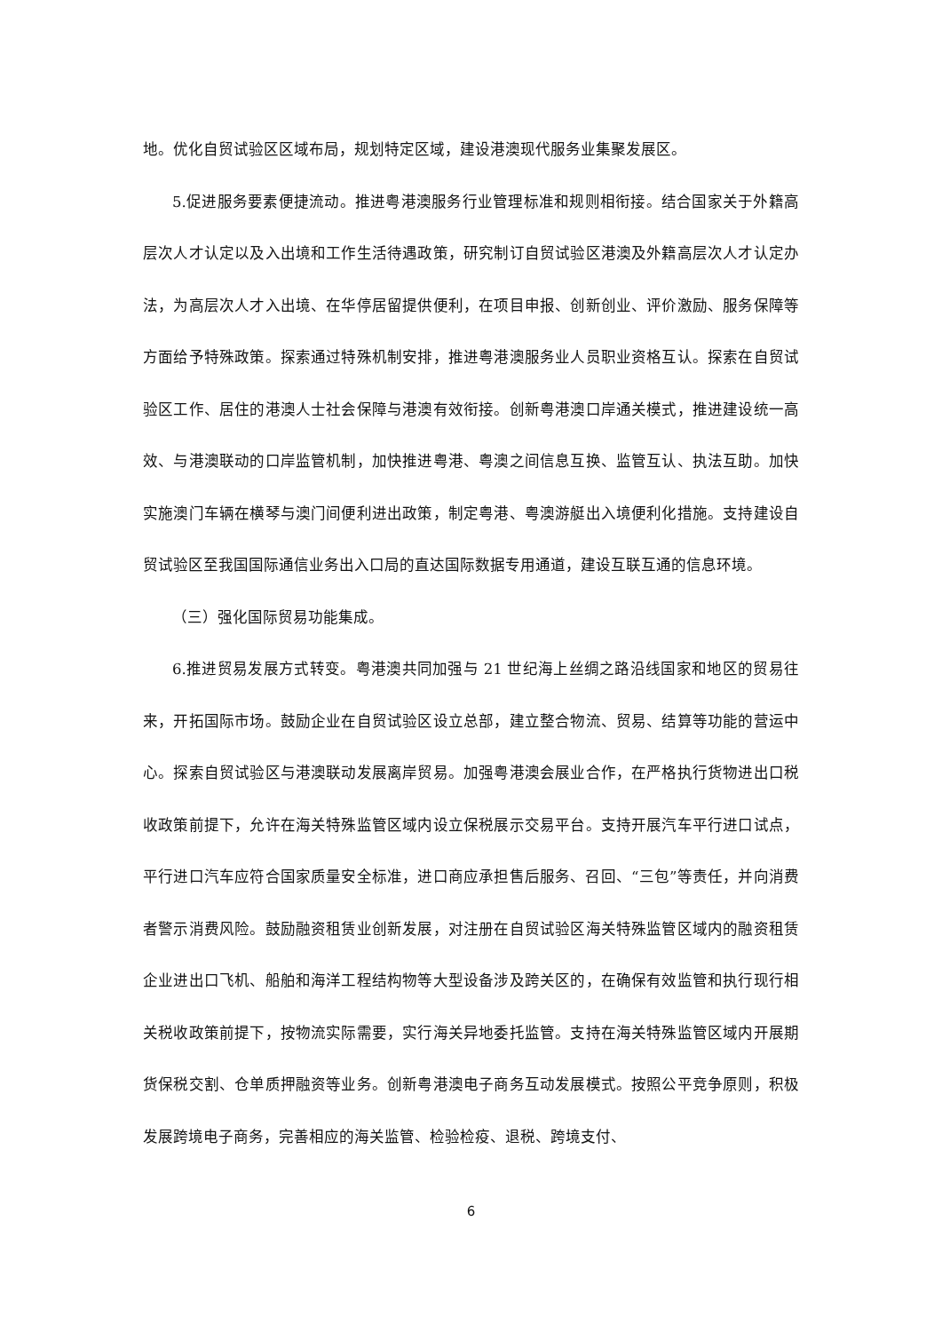地。优化自贸试验区区域布局，规划特定区域，建设港澳现代服务业集聚发展区。
5.促进服务要素便捷流动。推进粤港澳服务行业管理标准和规则相衔接。结合国家关于外籍高层次人才认定以及入出境和工作生活待遇政策，研究制订自贸试验区港澳及外籍高层次人才认定办法，为高层次人才入出境、在华停居留提供便利，在项目申报、创新创业、评价激励、服务保障等方面给予特殊政策。探索通过特殊机制安排，推进粤港澳服务业人员职业资格互认。探索在自贸试验区工作、居住的港澳人士社会保障与港澳有效衔接。创新粤港澳口岸通关模式，推进建设统一高效、与港澳联动的口岸监管机制，加快推进粤港、粤澳之间信息互换、监管互认、执法互助。加快实施澳门车辆在横琴与澳门间便利进出政策，制定粤港、粤澳游艇出入境便利化措施。支持建设自贸试验区至我国国际通信业务出入口局的直达国际数据专用通道，建设互联互通的信息环境。
（三）强化国际贸易功能集成。
6.推进贸易发展方式转变。粤港澳共同加强与 21 世纪海上丝绸之路沿线国家和地区的贸易往来，开拓国际市场。鼓励企业在自贸试验区设立总部，建立整合物流、贸易、结算等功能的营运中心。探索自贸试验区与港澳联动发展离岸贸易。加强粤港澳会展业合作，在严格执行货物进出口税收政策前提下，允许在海关特殊监管区域内设立保税展示交易平台。支持开展汽车平行进口试点，平行进口汽车应符合国家质量安全标准，进口商应承担售后服务、召回、“三包”等责任，并向消费者警示消费风险。鼓励融资租赁业创新发展，对注册在自贸试验区海关特殊监管区域内的融资租赁企业进出口飞机、船舶和海洋工程结构物等大型设备涉及跨关区的，在确保有效监管和执行现行相关税收政策前提下，按物流实际需要，实行海关异地委托监管。支持在海关特殊监管区域内开展期货保税交割、仓单质押融资等业务。创新粤港澳电子商务互动发展模式。按照公平竞争原则，积极发展跨境电子商务，完善相应的海关监管、检验检疫、退税、跨境支付、
6